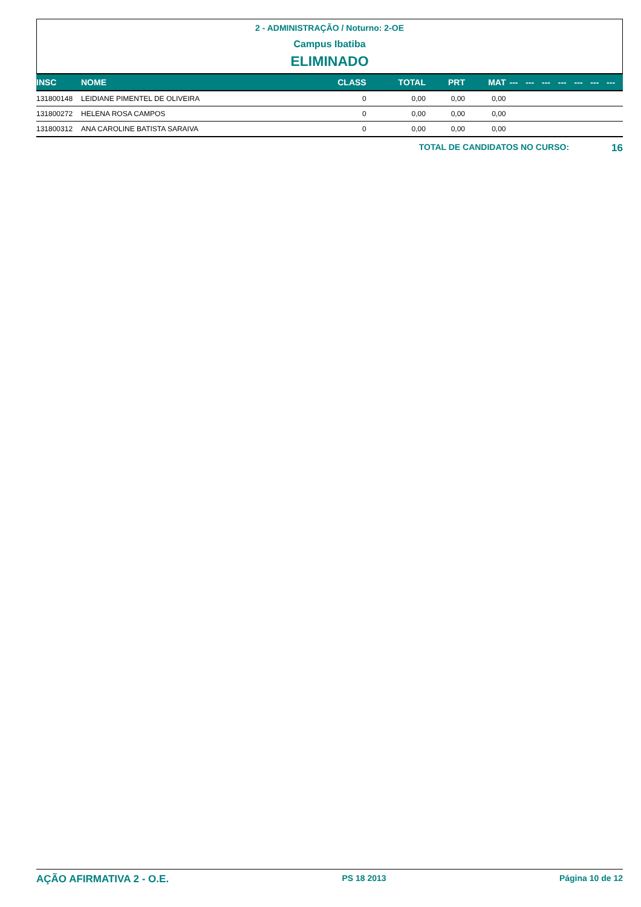2 - ADMINISTRAÇÃO / Noturno: 2-OE
Campus Ibatiba
ELIMINADO
| INSC | NOME | CLASS | TOTAL | PRT | MAT | --- | --- | --- | --- | --- | --- | --- |
| --- | --- | --- | --- | --- | --- | --- | --- | --- | --- | --- | --- | --- |
| 131800148 | LEIDIANE PIMENTEL DE OLIVEIRA | 0 | 0,00 | 0,00 | 0,00 | | | | | | | |
| 131800272 | HELENA ROSA CAMPOS | 0 | 0,00 | 0,00 | 0,00 | | | | | | | |
| 131800312 | ANA CAROLINE BATISTA SARAIVA | 0 | 0,00 | 0,00 | 0,00 | | | | | | | |
TOTAL DE CANDIDATOS NO CURSO: 16
AÇÃO AFIRMATIVA 2 - O.E. PS 18 2013 Página 10 de 12